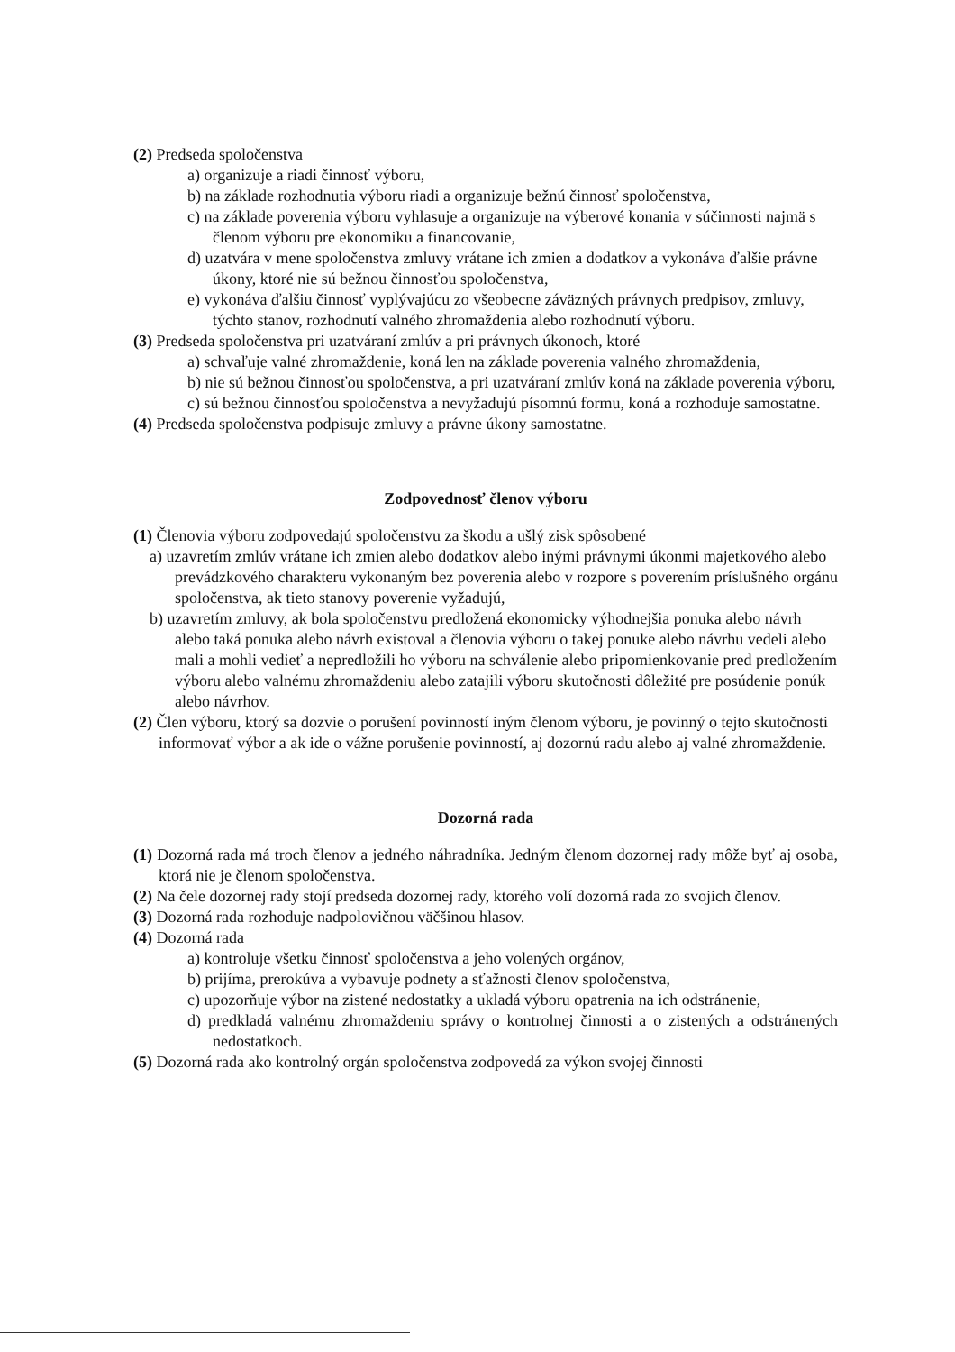(2) Predseda spoločenstva
a) organizuje a riadi činnosť výboru,
b) na základe rozhodnutia výboru riadi a organizuje bežnú činnosť spoločenstva,
c) na základe poverenia výboru vyhlasuje a organizuje na výberové konania v súčinnosti najmä s členom výboru pre ekonomiku a financovanie,
d) uzatvára v mene spoločenstva zmluvy vrátane ich zmien a dodatkov a vykonáva ďalšie právne úkony, ktoré nie sú bežnou činnosťou spoločenstva,
e) vykonáva ďalšiu činnosť vyplývajúcu zo všeobecne záväzných právnych predpisov, zmluvy, týchto stanov, rozhodnutí valného zhromaždenia alebo rozhodnutí výboru.
(3) Predseda spoločenstva pri uzatváraní zmlúv a pri právnych úkonoch, ktoré
a) schvaľuje valné zhromaždenie, koná len na základe poverenia valného zhromaždenia,
b) nie sú bežnou činnosťou spoločenstva, a pri uzatváraní zmlúv koná na základe poverenia výboru,
c) sú bežnou činnosťou spoločenstva a nevyžadujú písomnú formu, koná a rozhoduje samostatne.
(4) Predseda spoločenstva podpisuje zmluvy a právne úkony samostatne.
Zodpovednosť členov výboru
(1) Členovia výboru zodpovedajú spoločenstvu za škodu a ušlý zisk spôsobené
a) uzavretím zmlúv vrátane ich zmien alebo dodatkov alebo inými právnymi úkonmi majetkového alebo prevádzkového charakteru vykonaným bez poverenia alebo v rozpore s poverením príslušného orgánu spoločenstva, ak tieto stanovy poverenie vyžadujú,
b) uzavretím zmluvy, ak bola spoločenstvu predložená ekonomicky výhodnejšia ponuka alebo návrh alebo taká ponuka alebo návrh existoval a členovia výboru o takej ponuke alebo návrhu vedeli alebo mali a mohli vedieť a nepredložili ho výboru na schválenie alebo pripomienkovanie pred predložením výboru alebo valnému zhromaždeniu alebo zatajili výboru skutočnosti dôležité pre posúdenie ponúk alebo návrhov.
(2) Člen výboru, ktorý sa dozvie o porušení povinností iným členom výboru, je povinný o tejto skutočnosti informovať výbor a ak ide o vážne porušenie povinností, aj dozornú radu alebo aj valné zhromaždenie.
Dozorná rada
(1) Dozorná rada má troch členov a jedného náhradníka. Jedným členom dozornej rady môže byť aj osoba, ktorá nie je členom spoločenstva.
(2) Na čele dozornej rady stojí predseda dozornej rady, ktorého volí dozorná rada zo svojich členov.
(3) Dozorná rada rozhoduje nadpolovičnou väčšinou hlasov.
(4) Dozorná rada
a) kontroluje všetku činnosť spoločenstva a jeho volených orgánov,
b) prijíma, prerokúva a vybavuje podnety a sťažnosti členov spoločenstva,
c) upozorňuje výbor na zistené nedostatky a ukladá výboru opatrenia na ich odstránenie,
d) predkladá valnému zhromaždeniu správy o kontrolnej činnosti a o zistených a odstránených nedostatkoch.
(5) Dozorná rada ako kontrolný orgán spoločenstva zodpovedá za výkon svojej činnosti